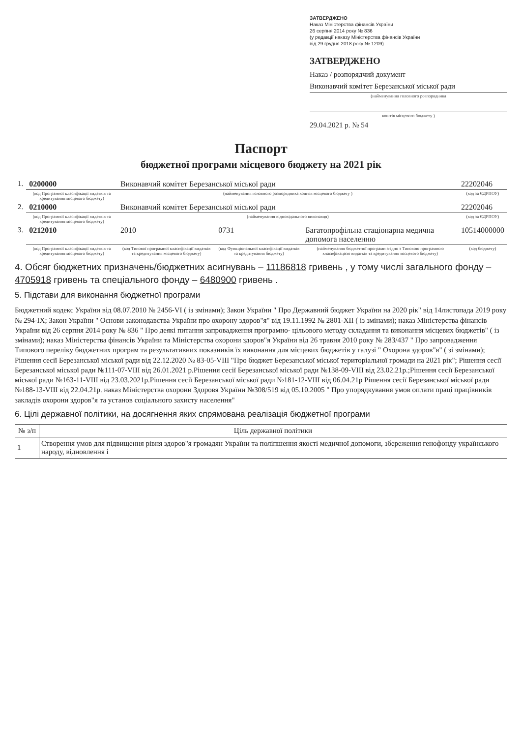ЗАТВЕРДЖЕНО
Наказ Міністерства фінансів України
26 серпня 2014 року № 836
(у редакції наказу Міністерства фінансів України
від 29 грудня 2018 року № 1209)
ЗАТВЕРДЖЕНО
Наказ / розпорядчий документ
Виконавчий комітет Березанської міської ради
(найменування головного розпорядника
коштів місцевого бюджету )
29.04.2021 р. № 54
Паспорт
бюджетної програми місцевого бюджету на 2021 рік
| 1. | 0200000 | Виконавчий комітет Березанської міської ради | | | 22202046 |
| | (код Програмної класифікації видатків та кредитування місцевого бюджету) | (найменування головного розпорядника коштів місцевого бюджету ) | | | (код за ЄДРПОУ) |
| 2. | 0210000 | Виконавчий комітет Березанської міської ради | | | 22202046 |
| | (код Програмної класифікації видатків та кредитування місцевого бюджету) | (найменування відповідального виконавця) | | | (код за ЄДРПОУ) |
| 3. | 0212010 | 2010 | 0731 | Багатопрофільна стаціонарна медична допомога населенню | 10514000000 |
| | (код Програмної класифікації видатків та кредитування місцевого бюджету) | (код Типової програмної класифікації видатків та кредитування місцевого бюджету) | (код Функціональної класифікації видатків та кредитування бюджету) | (найменування бюджетної програми згідно з Типовою програмною класифікацією видатків та кредитування місцевого бюджету) | (код бюджету) |
4. Обсяг бюджетних призначень/бюджетних асигнувань – 11186818 гривень , у тому числі загального фонду – 4705918 гривень та спеціального фонду – 6480900 гривень .
5. Підстави для виконання бюджетної програми
Бюджетний кодекс України від 08.07.2010 № 2456-VI ( із змінами); Закон України " Про Державний бюджет України на 2020 рік" від 14листопада 2019 року № 294-IX; Закон України " Основи законодавства України про охорону здоров"я" від 19.11.1992 № 2801-XII ( із змінами); наказ Міністерства фінансів України від 26 серпня 2014 року № 836 " Про деякі питання запровадження програмно- цільового методу складання та виконання місцевих бюджетів" ( із змінами); наказ Міністерства фінансів України та Міністерства охорони здоров"я України від 26 травня 2010 року № 283/437 " Про запровадження Типового переліку бюджетних програм та результативних показників їх виконання для місцевих бюджетів у галузі " Охорона здоров"я" ( зі змінами); Рішення сесії Березанської міської ради від 22.12.2020 № 83-05-VIII "Про бюджет Березанської міської територіальної громади на 2021 рік"; Рішення сесії Березанської міської ради №111-07-VIII від 26.01.2021 р.Рішення сесії Березанської міської ради №138-09-VIII від 23.02.21р.;Рішення сесії Березанської міської ради №163-11-VIII від 23.03.2021р.Рішення сесії Березанської міської ради №181-12-VIII від 06.04.21р Рішення сесії Березанської міської ради №188-13-VIII від 22.04.21р. наказ Міністерства охорони Здоровя України №308/519 від 05.10.2005 " Про упорядкування умов оплати праці працівників закладів охорони здоров"я та установ соціального захисту населення"
6. Цілі державної політики, на досягнення яких спрямована реалізація бюджетної програми
| № з/п | Ціль державної політики |
| --- | --- |
| 1 | Створення умов для підвищення рівня здоров"я громадян України та поліпшення якості медичної допомоги, збереження генофонду українського народу, відновлення і |